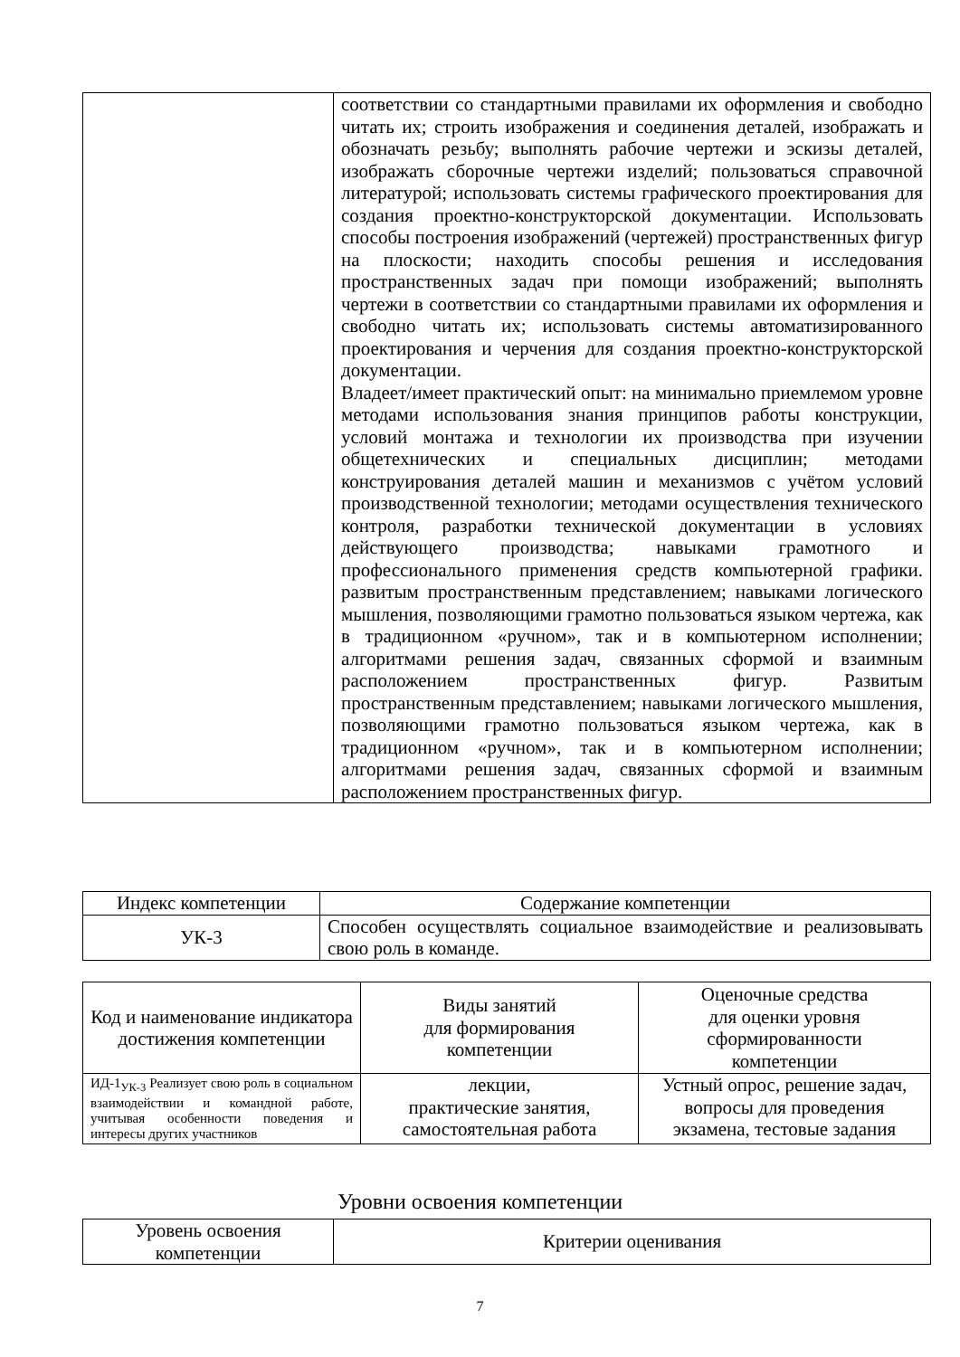| | соответствии со стандартными правилами их оформления и свободно читать их; строить изображения и соединения деталей, изображать и обозначать резьбу; выполнять рабочие чертежи и эскизы деталей, изображать сборочные чертежи изделий; пользоваться справочной литературой; использовать системы графического проектирования для создания проектно-конструкторской документации. Использовать способы построения изображений (чертежей) пространственных фигур на плоскости; находить способы решения и исследования пространственных задач при помощи изображений; выполнять чертежи в соответствии со стандартными правилами их оформления и свободно читать их; использовать системы автоматизированного проектирования и черчения для создания проектно-конструкторской документации. Владеет/имеет практический опыт: на минимально приемлемом уровне методами использования знания принципов работы конструкции, условий монтажа и технологии их производства при изучении общетехнических и специальных дисциплин; методами конструирования деталей машин и механизмов с учётом условий производственной технологии; методами осуществления технического контроля, разработки технической документации в условиях действующего производства; навыками грамотного и профессионального применения средств компьютерной графики. развитым пространственным представлением; навыками логического мышления, позволяющими грамотно пользоваться языком чертежа, как в традиционном «ручном», так и в компьютерном исполнении; алгоритмами решения задач, связанных сформой и взаимным расположением пространственных фигур. Развитым пространственным представлением; навыками логического мышления, позволяющими грамотно пользоваться языком чертежа, как в традиционном «ручном», так и в компьютерном исполнении; алгоритмами решения задач, связанных сформой и взаимным расположением пространственных фигур. |
| Индекс компетенции | Содержание компетенции |
| --- | --- |
| УК-3 | Способен осуществлять социальное взаимодействие и реализовывать свою роль в команде. |
| Код и наименование индикатора достижения компетенции | Виды занятий для формирования компетенции | Оценочные средства для оценки уровня сформированности компетенции |
| --- | --- | --- |
| ИД-1<sub>УК-3</sub> Реализует свою роль в социальном взаимодействии и командной работе, учитывая особенности поведения и интересы других участников | лекции, практические занятия, самостоятельная работа | Устный опрос, решение задач, вопросы для проведения экзамена, тестовые задания |
Уровни освоения компетенции
| Уровень освоения компетенции | Критерии оценивания |
| --- | --- |
7